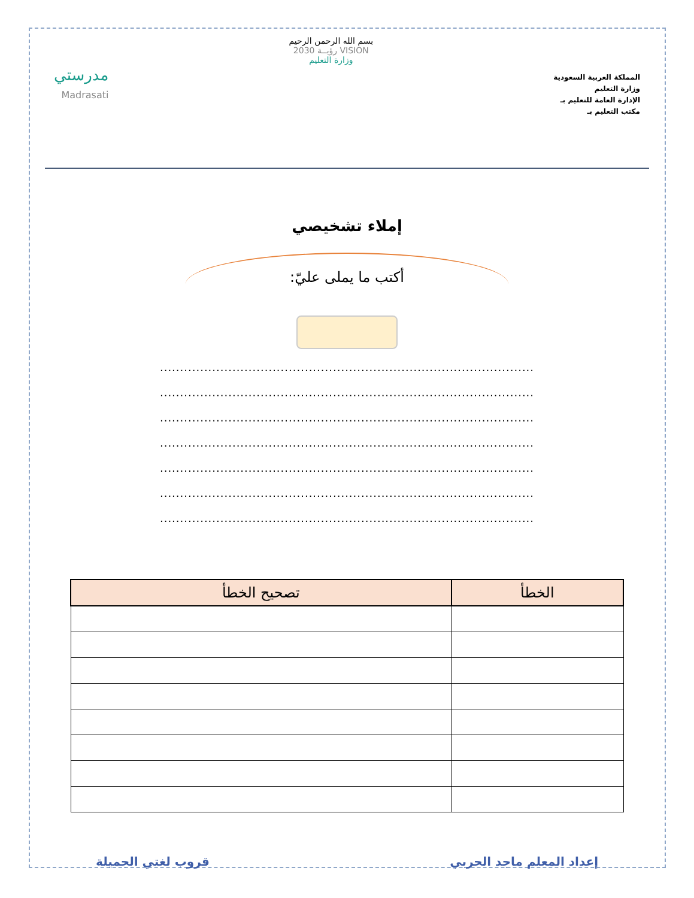المملكة العربية السعودية
وزارة التعليم
الإدارة العامة للتعليم بـ
مكتب التعليم بـ
بسم الله الرحمن الرحيم
VISION رؤيــة 2030
وزارة التعليم
مدرستي
Madrasati
إملاء تشخيصي
أكتب ما يملى عليّ:
.............................................................................................
.............................................................................................
.............................................................................................
.............................................................................................
.............................................................................................
.............................................................................................
.............................................................................................
| الخطأ | تصحيح الخطأ |
| --- | --- |
إعداد المعلم ماجد الحربي قروب لغتي الجميلة